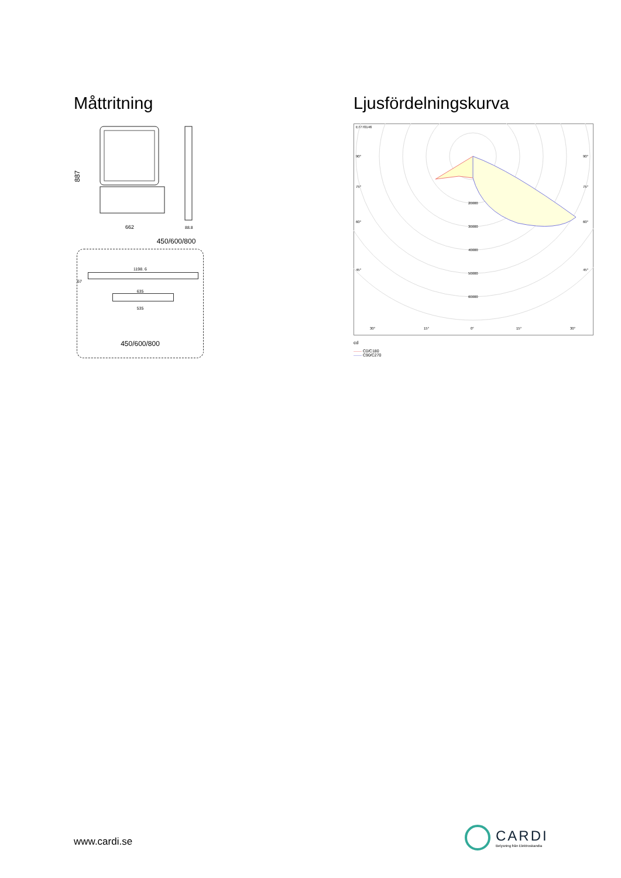Måttritning
887
662
88.8
450/600/800
1198. 6
67
635
535
450/600/800
Ljusfördelningskurva
E7770146
90°
90°
75°
75°
60°
60°
45°
45°
20000
30000
40000
50000
60000
30°
15°
0°
15°
30°
cd
—— C0/C180
—— C90/C270
www.cardi.se
CARDI
Belysning från Elektroskandia